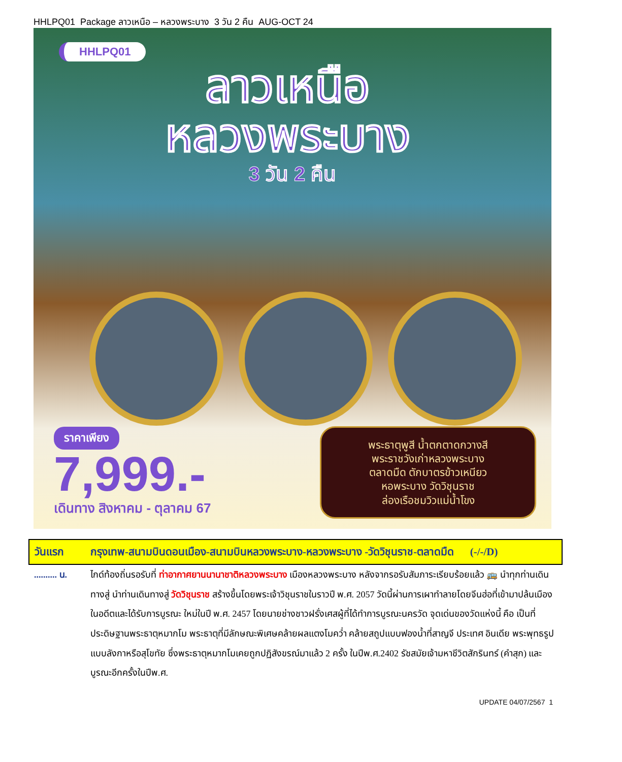HHLPQ01 Package ลาวเหนือ – หลวงพระบาง 3 วัน 2 คืน AUG-OCT 24
HHLPQ01
ลาวเหนือ
หลวงพระบาง
3 วัน 2 คืน
ราคาเพียง
7,999.-
เดินทาง สิงหาคม - ตุลาคม 67
พระธาตุพูสี น้ำตกตาดกวางสี
พระราชวังเก่าหลวงพระบาง
ตลาดมืด ตักบาตรข้าวเหนียว
หอพระบาง วัดวิชุนราช
ล่องเรือชมวิวแม่น้ำโขง
| วันแรก | กรุงเทพ-สนามบินดอนเมือง-สนามบินหลวงพระบาง-หลวงพระบาง -วัดวิชุนราช-ตลาดมืด (-/-/D) |
| .......... น. | ไกด์ท้องถิ่นรอรับที่ ท่าอากาศยานนานาชาติหลวงพระบาง เมืองหลวงพระบาง หลังจากรอรับสัมภาระเรียบร้อยแล้ว 🚌 นำทุกท่านเดินทางสู่ นำท่านเดินทางสู่ วัดวิชุนราช สร้างขึ้นโดยพระเจ้าวิชุนราชในราวปี พ.ศ. 2057 วัดนี้ผ่านการเผาทำลายโดยจีนฮ่อที่เข้ามาปล้นเมืองในอดีตและได้รับการบูรณะ ใหม่ในปี พ.ศ. 2457 โดยนายช่างชาวฝรั่งเศสผู้ที่ได้ทำการบูรณะนครวัด จุดเด่นของวัดแห่งนี้ คือ เป็นที่ประดิษฐานพระธาตุหมากโม พระธาตุที่มีลักษณะพิเศษคล้ายผลแตงโมคว่ำ คล้ายสถูปแบบฟองน้ำที่สาญจี ประเทศ อินเดีย พระพุทธรูปแบบลังกาหรือสุโขทัย ซึ่งพระธาตุหมากโมเคยถูกปฏิสังขรณ์มาแล้ว 2 ครั้ง ในปีพ.ศ.2402 รัชสมัยเจ้ามหาชีวิตสักรินทร์ (คำสุก) และบูรณะอีกครั้งในปีพ.ศ. |
UPDATE 04/07/2567 1